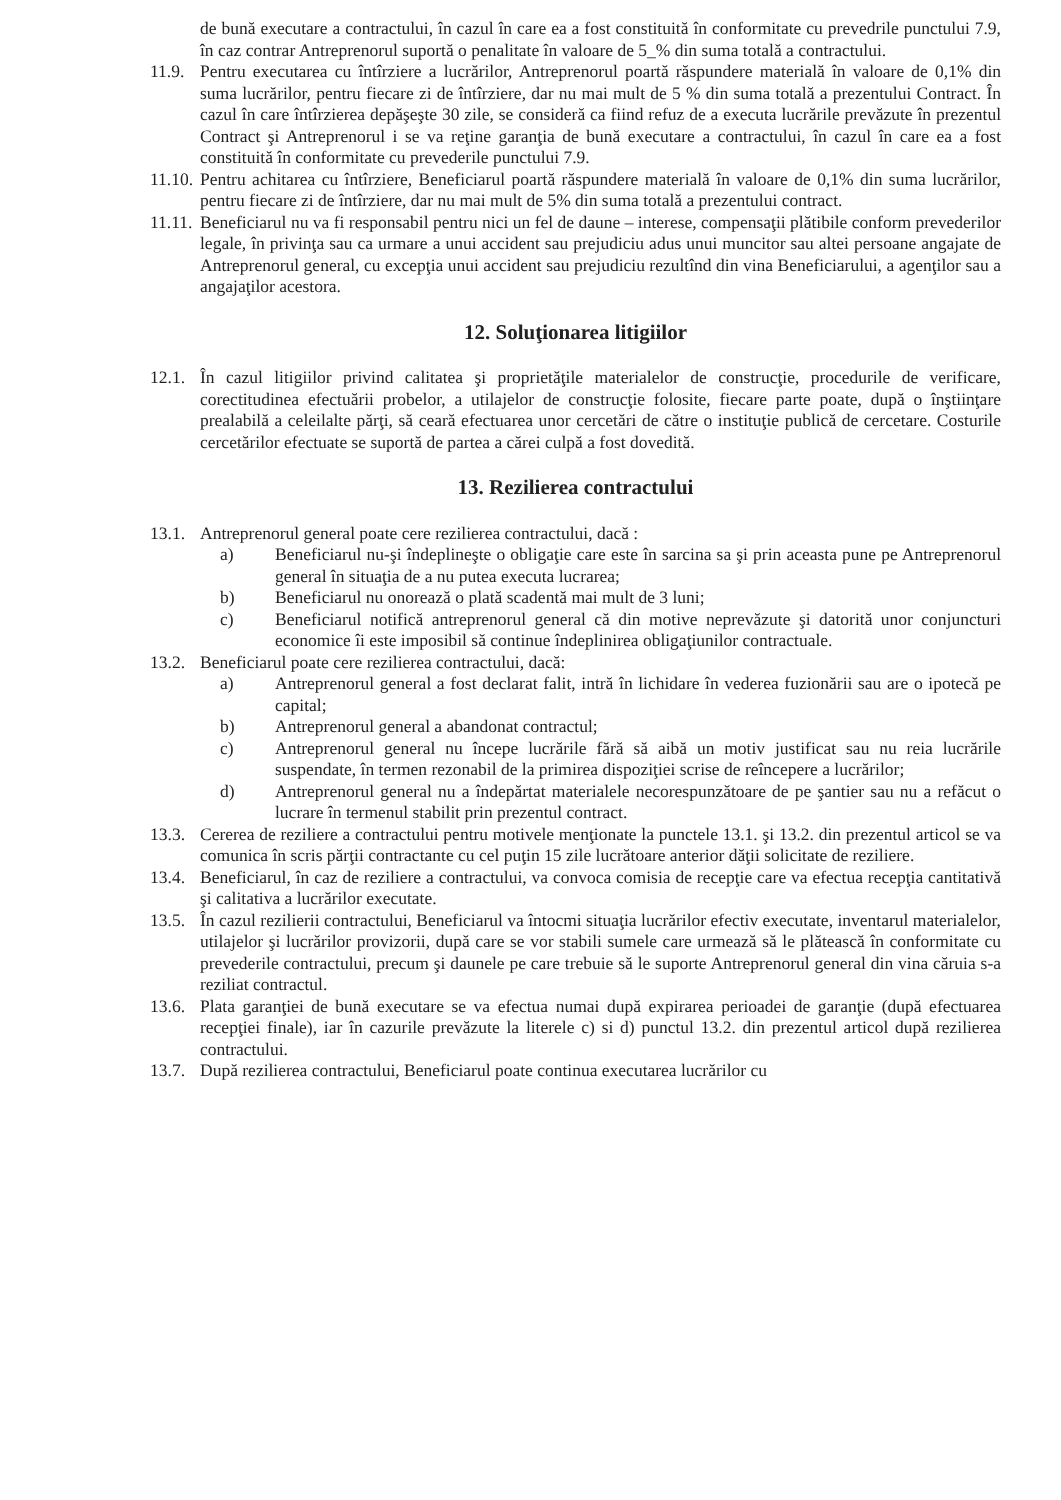de bună executare a contractului, în cazul în care ea a fost constituită în conformitate cu prevedrile punctului 7.9, în caz contrar Antreprenorul suportă o penalitate în valoare de 5_% din suma totală a contractului.
11.9. Pentru executarea cu întîrziere a lucrărilor, Antreprenorul poartă răspundere materială în valoare de 0,1% din suma lucrărilor, pentru fiecare zi de întîrziere, dar nu mai mult de 5 % din suma totală a prezentului Contract. În cazul în care întîrzierea depăşeşte 30 zile, se consideră ca fiind refuz de a executa lucrările prevăzute în prezentul Contract şi Antreprenorul i se va reţine garanţia de bună executare a contractului, în cazul în care ea a fost constituită în conformitate cu prevederile punctului 7.9.
11.10. Pentru achitarea cu întîrziere, Beneficiarul poartă răspundere materială în valoare de 0,1% din suma lucrărilor, pentru fiecare zi de întîrziere, dar nu mai mult de 5% din suma totală a prezentului contract.
11.11. Beneficiarul nu va fi responsabil pentru nici un fel de daune – interese, compensaţii plătibile conform prevederilor legale, în privinţa sau ca urmare a unui accident sau prejudiciu adus unui muncitor sau altei persoane angajate de Antreprenorul general, cu excepţia unui accident sau prejudiciu rezultînd din vina Beneficiarului, a agenţilor sau a angajaţilor acestora.
12. Soluţionarea litigiilor
12.1. În cazul litigiilor privind calitatea şi proprietăţile materialelor de construcţie, procedurile de verificare, corectitudinea efectuării probelor, a utilajelor de construcţie folosite, fiecare parte poate, după o înştiinţare prealabilă a celeilalte părţi, să ceară efectuarea unor cercetări de către o instituţie publică de cercetare. Costurile cercetărilor efectuate se suportă de partea a cărei culpă a fost dovedită.
13. Rezilierea contractului
13.1. Antreprenorul general poate cere rezilierea contractului, dacă :
a) Beneficiarul nu-şi îndeplineşte o obligaţie care este în sarcina sa şi prin aceasta pune pe Antreprenorul general în situaţia de a nu putea executa lucrarea;
b) Beneficiarul nu onorează o plată scadentă mai mult de 3 luni;
c) Beneficiarul notifică antreprenorul general că din motive neprevăzute şi datorită unor conjuncturi economice îi este imposibil să continue îndeplinirea obligaţiunilor contractuale.
13.2. Beneficiarul poate cere rezilierea contractului, dacă:
a) Antreprenorul general a fost declarat falit, intră în lichidare în vederea fuzionării sau are o ipotecă pe capital;
b) Antreprenorul general a abandonat contractul;
c) Antreprenorul general nu începe lucrările fără să aibă un motiv justificat sau nu reia lucrările suspendate, în termen rezonabil de la primirea dispoziţiei scrise de reîncepere a lucrărilor;
d) Antreprenorul general nu a îndepărtat materialele necorespunzătoare de pe şantier sau nu a refăcut o lucrare în termenul stabilit prin prezentul contract.
13.3. Cererea de reziliere a contractului pentru motivele menţionate la punctele 13.1. şi 13.2. din prezentul articol se va comunica în scris părţii contractante cu cel puţin 15 zile lucrătoare anterior dăţii solicitate de reziliere.
13.4. Beneficiarul, în caz de reziliere a contractului, va convoca comisia de recepţie care va efectua recepţia cantitativă şi calitativa a lucrărilor executate.
13.5. În cazul rezilierii contractului, Beneficiarul va întocmi situaţia lucrărilor efectiv executate, inventarul materialelor, utilajelor şi lucrărilor provizorii, după care se vor stabili sumele care urmează să le plătească în conformitate cu prevederile contractului, precum şi daunele pe care trebuie să le suporte Antreprenorul general din vina căruia s-a reziliat contractul.
13.6. Plata garanţiei de bună executare se va efectua numai după expirarea perioadei de garanţie (după efectuarea recepţiei finale), iar în cazurile prevăzute la literele c) si d) punctul 13.2. din prezentul articol după rezilierea contractului.
13.7. După rezilierea contractului, Beneficiarul poate continua executarea lucrărilor cu